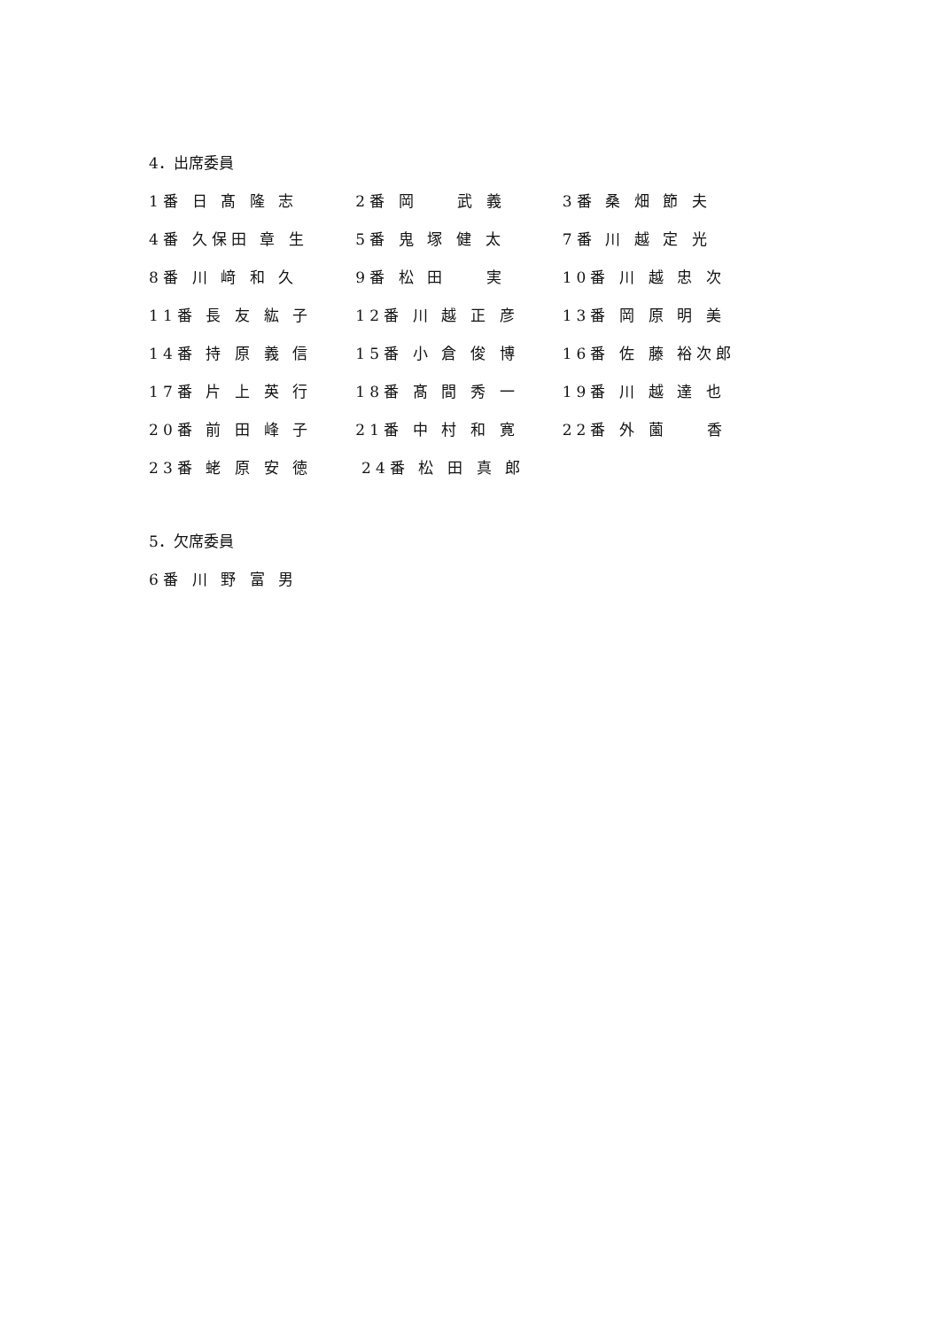4．出席委員
1番 日 髙 隆 志 2番 岡　　武 義 3番 桑 畑 節 夫
4番 久保田 章 生 5番 鬼 塚 健 太 7番 川 越 定 光
8番 川 﨑 和 久 9番 松 田　　実 10番 川 越 忠 次
11番 長 友 紘 子 12番 川 越 正 彦 13番 岡 原 明 美
14番 持 原 義 信 15番 小 倉 俊 博 16番 佐 藤 裕次郎
17番 片 上 英 行 18番 髙 間 秀 一 19番 川 越 達 也
20番 前 田 峰 子 21番 中 村 和 寛 22番 外 薗　　香
23番 蛯 原 安 徳 24番 松 田 真 郎
5．欠席委員
6番 川 野 富 男